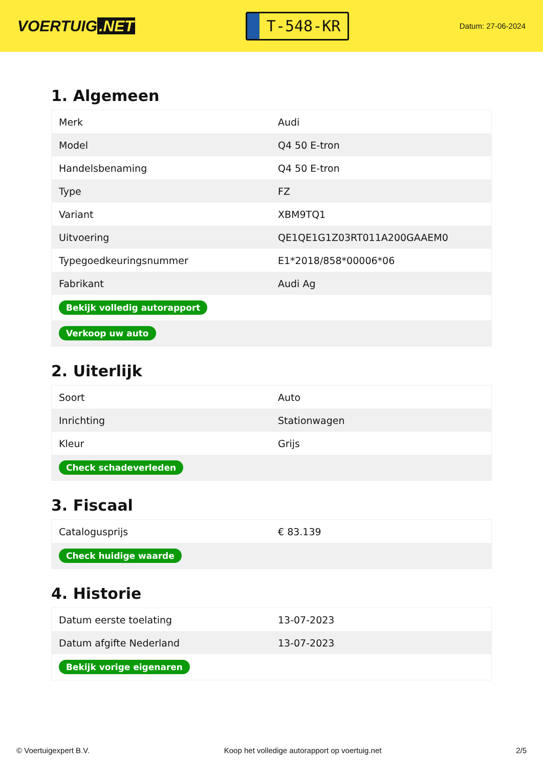VOERTUIG.NET
T-548-KR
Datum: 27-06-2024
1. Algemeen
| Merk | Audi |
| Model | Q4 50 E-tron |
| Handelsbenaming | Q4 50 E-tron |
| Type | FZ |
| Variant | XBM9TQ1 |
| Uitvoering | QE1QE1G1Z03RT011A200GAAEM0 |
| Typegoedkeuringsnummer | E1*2018/858*00006*06 |
| Fabrikant | Audi Ag |
| Bekijk volledig autorapport | |
| Verkoop uw auto | |
2. Uiterlijk
| Soort | Auto |
| Inrichting | Stationwagen |
| Kleur | Grijs |
| Check schadeverleden | |
3. Fiscaal
| Catalogusprijs | € 83.139 |
| Check huidige waarde | |
4. Historie
| Datum eerste toelating | 13-07-2023 |
| Datum afgifte Nederland | 13-07-2023 |
| Bekijk vorige eigenaren | |
© Voertuigexpert B.V. Koop het volledige autorapport op voertuig.net 2/5